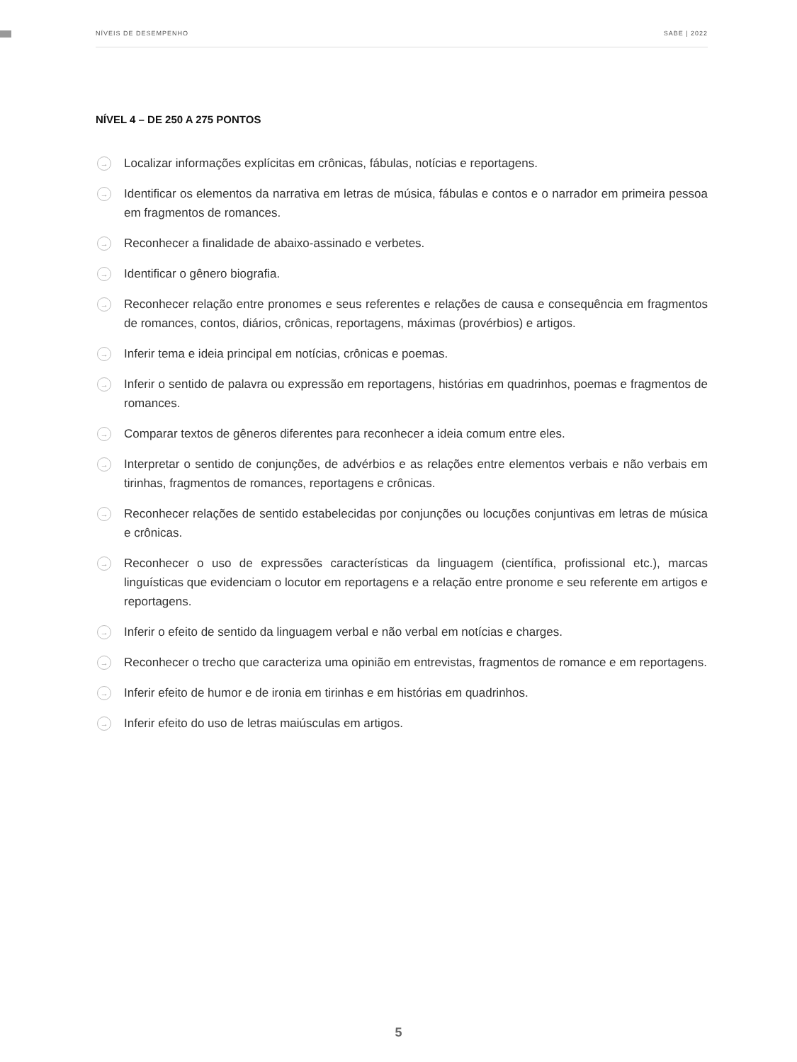NÍVEIS DE DESEMPENHO SABE | 2022
NÍVEL 4 – DE 250 A 275 PONTOS
→ Localizar informações explícitas em crônicas, fábulas, notícias e reportagens.
→ Identificar os elementos da narrativa em letras de música, fábulas e contos e o narrador em primeira pessoa em fragmentos de romances.
→ Reconhecer a finalidade de abaixo-assinado e verbetes.
→ Identificar o gênero biografia.
→ Reconhecer relação entre pronomes e seus referentes e relações de causa e consequência em fragmentos de romances, contos, diários, crônicas, reportagens, máximas (provérbios) e artigos.
→ Inferir tema e ideia principal em notícias, crônicas e poemas.
→ Inferir o sentido de palavra ou expressão em reportagens, histórias em quadrinhos, poemas e fragmentos de romances.
→ Comparar textos de gêneros diferentes para reconhecer a ideia comum entre eles.
→ Interpretar o sentido de conjunções, de advérbios e as relações entre elementos verbais e não verbais em tirinhas, fragmentos de romances, reportagens e crônicas.
→ Reconhecer relações de sentido estabelecidas por conjunções ou locuções conjuntivas em letras de música e crônicas.
→ Reconhecer o uso de expressões características da linguagem (científica, profissional etc.), marcas linguísticas que evidenciam o locutor em reportagens e a relação entre pronome e seu referente em artigos e reportagens.
→ Inferir o efeito de sentido da linguagem verbal e não verbal em notícias e charges.
→ Reconhecer o trecho que caracteriza uma opinião em entrevistas, fragmentos de romance e em reportagens.
→ Inferir efeito de humor e de ironia em tirinhas e em histórias em quadrinhos.
→ Inferir efeito do uso de letras maiúsculas em artigos.
5